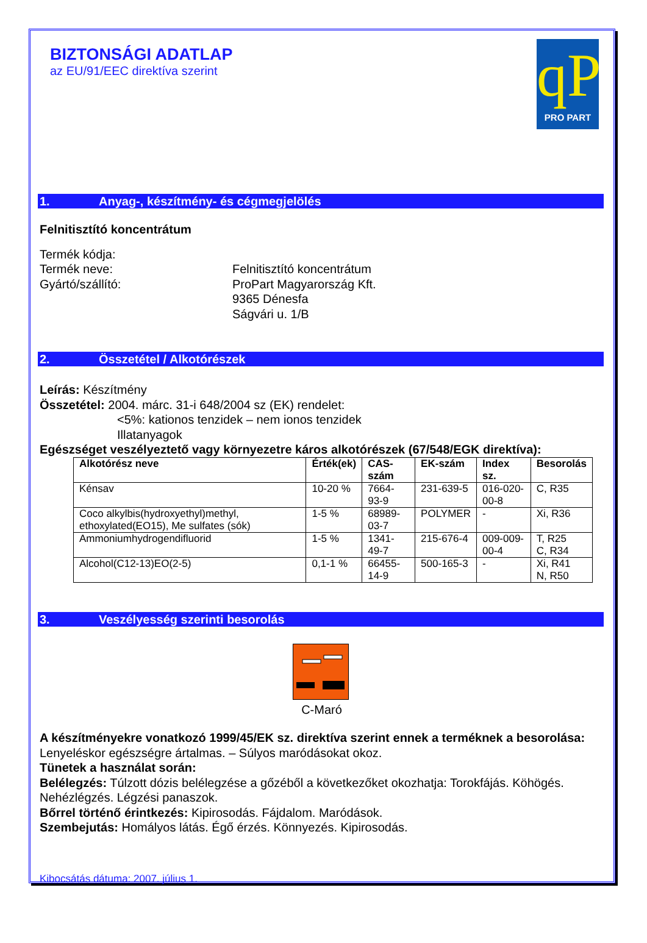BIZTONSÁGI ADATLAP
az EU/91/EEC direktíva szerint
qP
PRO PART
1. Anyag-, készítmény- és cégmegjelölés
Felnitisztító koncentrátum
Termék kódja:
Termék neve:
Felnitisztító koncentrátum
Gyártó/szállító:
ProPart Magyarország Kft.
9365 Dénesfa
Ságvári u. 1/B
2. Összetétel / Alkotórészek
Leírás: Készítmény
Összetétel: 2004. márc. 31-i 648/2004 sz (EK) rendelet:
<5%: kationos tenzidek – nem ionos tenzidek
Illatanyagok
Egészséget veszélyeztető vagy környezetre káros alkotórészek (67/548/EGK direktíva):
| Alkotórész neve | Érték(ek) | CAS-szám | EK-szám | Index sz. | Besorolás |
| --- | --- | --- | --- | --- | --- |
| Kénsav | 10-20 % | 7664-93-9 | 231-639-5 | 016-020-00-8 | C, R35 |
| Coco alkylbis(hydroxyethyl)methyl, ethoxylated(EO15), Me sulfates (sók) | 1-5 % | 68989-03-7 | POLYMER | - | Xi, R36 |
| Ammoniumhydrogendifluorid | 1-5 % | 1341-49-7 | 215-676-4 | 009-009-00-4 | T, R25 C, R34 |
| Alcohol(C12-13)EO(2-5) | 0,1-1 % | 66455-14-9 | 500-165-3 | - | Xi, R41 N, R50 |
3. Veszélyesség szerinti besorolás
C-Maró
A készítményekre vonatkozó 1999/45/EK sz. direktíva szerint ennek a terméknek a besorolása:
Lenyeléskor egészségre ártalmas. – Súlyos maródásokat okoz.
Tünetek a használat során:
Belélegzés: Túlzott dózis belélegzése a gőzéből a következőket okozhatja: Torokfájás. Köhögés. Nehézlégzés. Légzési panaszok.
Bőrrel történő érintkezés: Kipirosodás. Fájdalom. Maródások.
Szembejutás: Homályos látás. Égő érzés. Könnyezés. Kipirosodás.
Kibocsátás dátuma: 2007. július 1.